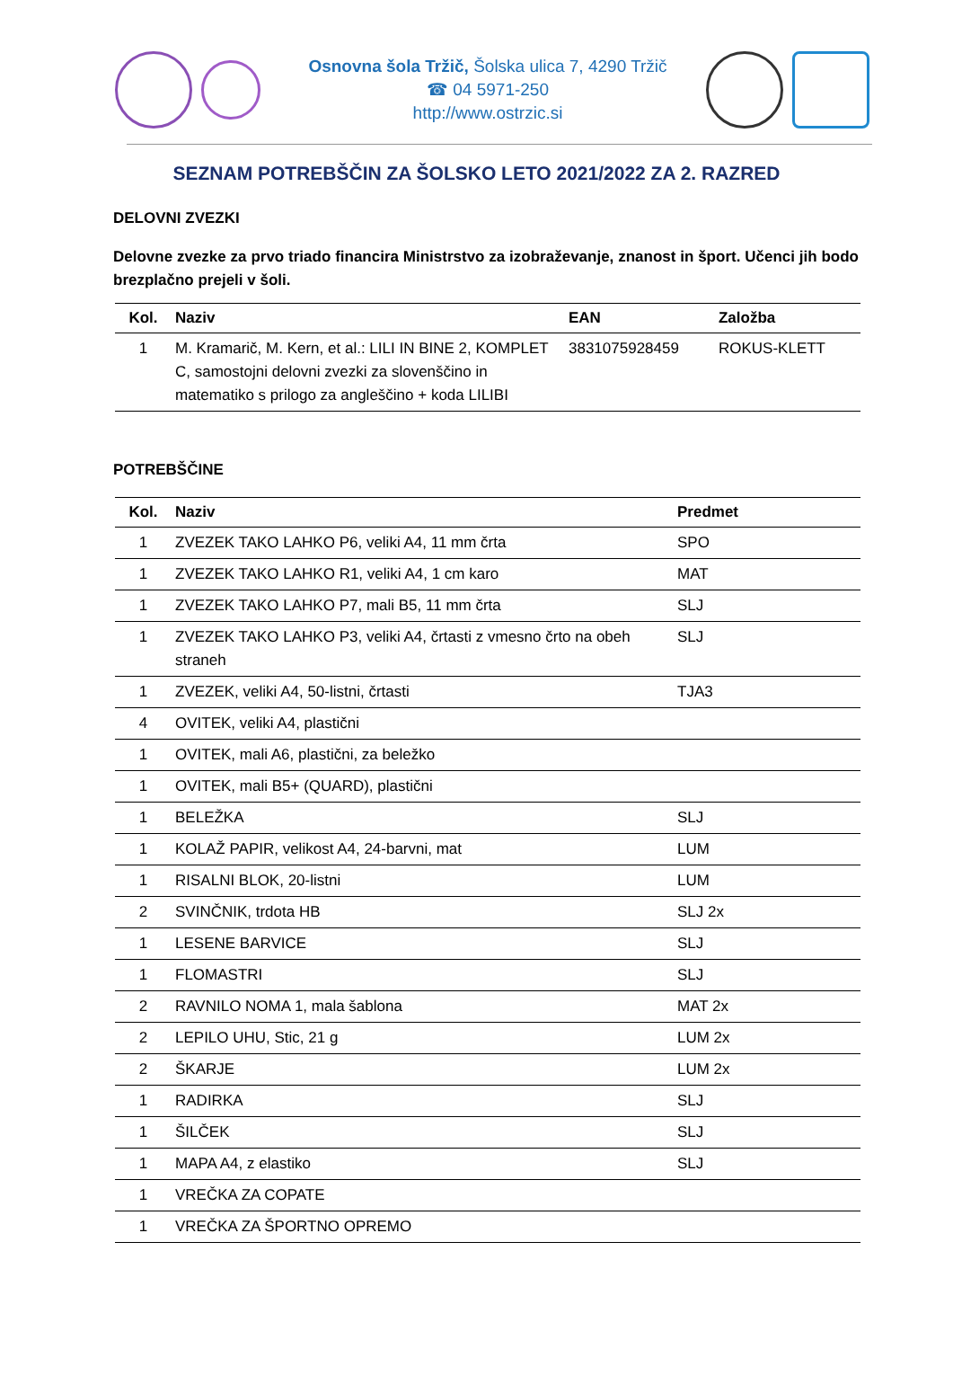Osnovna šola Tržič, Šolska ulica 7, 4290 Tržič
☎ 04 5971-250
http://www.ostrzic.si
SEZNAM POTREBŠČIN ZA ŠOLSKO LETO 2021/2022 ZA 2. RAZRED
DELOVNI ZVEZKI
Delovne zvezke za prvo triado financira Ministrstvo za izobraževanje, znanost in šport. Učenci jih bodo brezplačno prejeli v šoli.
| Kol. | Naziv | EAN | Založba |
| --- | --- | --- | --- |
| 1 | M. Kramarič, M. Kern, et al.: LILI IN BINE 2, KOMPLET C, samostojni delovni zvezki za slovenščino in matematiko s prilogo za angleščino + koda LILIBI | 3831075928459 | ROKUS-KLETT |
POTREBŠČINE
| Kol. | Naziv | Predmet |
| --- | --- | --- |
| 1 | ZVEZEK TAKO LAHKO P6, veliki A4, 11 mm črta | SPO |
| 1 | ZVEZEK TAKO LAHKO R1, veliki A4, 1 cm karo | MAT |
| 1 | ZVEZEK TAKO LAHKO P7, mali B5, 11 mm črta | SLJ |
| 1 | ZVEZEK TAKO LAHKO P3, veliki A4, črtasti z vmesno črto na obeh straneh | SLJ |
| 1 | ZVEZEK, veliki A4, 50-listni, črtasti | TJA3 |
| 4 | OVITEK, veliki A4, plastični | |
| 1 | OVITEK, mali A6, plastični, za beležko | |
| 1 | OVITEK, mali B5+ (QUARD), plastični | |
| 1 | BELEŽKA | SLJ |
| 1 | KOLAŽ PAPIR, velikost A4, 24-barvni, mat | LUM |
| 1 | RISALNI BLOK, 20-listni | LUM |
| 2 | SVINČNIK, trdota HB | SLJ 2x |
| 1 | LESENE BARVICE | SLJ |
| 1 | FLOMASTRI | SLJ |
| 2 | RAVNILO NOMA 1, mala šablona | MAT 2x |
| 2 | LEPILO UHU, Stic, 21 g | LUM 2x |
| 2 | ŠKARJE | LUM 2x |
| 1 | RADIRKA | SLJ |
| 1 | ŠILČEK | SLJ |
| 1 | MAPA A4, z elastiko | SLJ |
| 1 | VREČKA ZA COPATE | |
| 1 | VREČKA ZA ŠPORTNO OPREMO | |